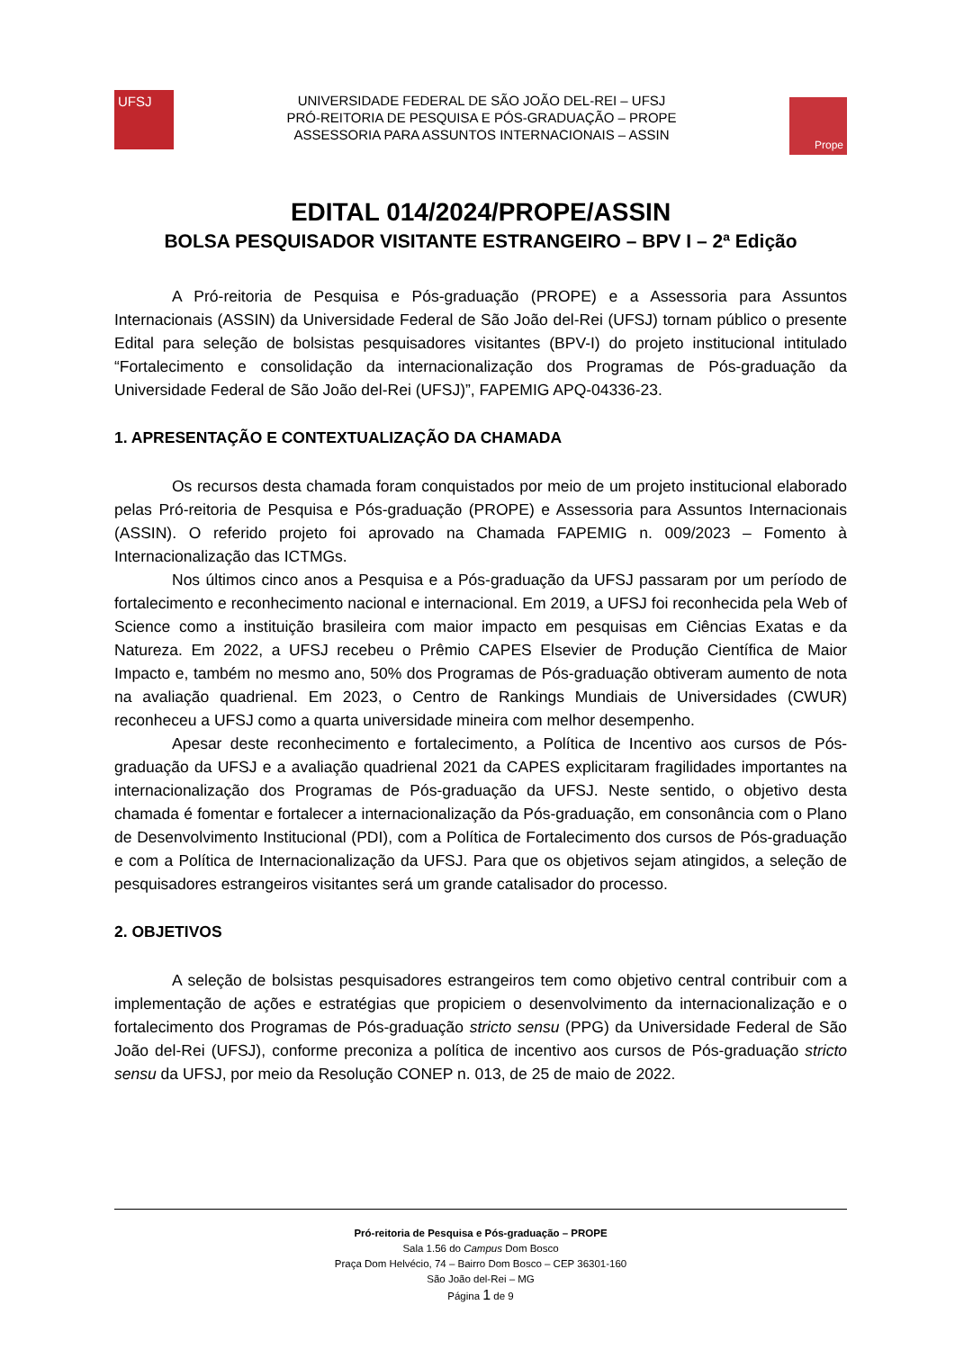UFSJ
UNIVERSIDADE FEDERAL DE SÃO JOÃO DEL-REI – UFSJ
PRÓ-REITORIA DE PESQUISA E PÓS-GRADUAÇÃO – PROPE
ASSESSORIA PARA ASSUNTOS INTERNACIONAIS – ASSIN
Prope
EDITAL 014/2024/PROPE/ASSIN
BOLSA PESQUISADOR VISITANTE ESTRANGEIRO – BPV I – 2ª Edição
A Pró-reitoria de Pesquisa e Pós-graduação (PROPE) e a Assessoria para Assuntos Internacionais (ASSIN) da Universidade Federal de São João del-Rei (UFSJ) tornam público o presente Edital para seleção de bolsistas pesquisadores visitantes (BPV-I) do projeto institucional intitulado “Fortalecimento e consolidação da internacionalização dos Programas de Pós-graduação da Universidade Federal de São João del-Rei (UFSJ)”, FAPEMIG APQ-04336-23.
1. APRESENTAÇÃO E CONTEXTUALIZAÇÃO DA CHAMADA
Os recursos desta chamada foram conquistados por meio de um projeto institucional elaborado pelas Pró-reitoria de Pesquisa e Pós-graduação (PROPE) e Assessoria para Assuntos Internacionais (ASSIN). O referido projeto foi aprovado na Chamada FAPEMIG n. 009/2023 – Fomento à Internacionalização das ICTMGs.
Nos últimos cinco anos a Pesquisa e a Pós-graduação da UFSJ passaram por um período de fortalecimento e reconhecimento nacional e internacional. Em 2019, a UFSJ foi reconhecida pela Web of Science como a instituição brasileira com maior impacto em pesquisas em Ciências Exatas e da Natureza. Em 2022, a UFSJ recebeu o Prêmio CAPES Elsevier de Produção Científica de Maior Impacto e, também no mesmo ano, 50% dos Programas de Pós-graduação obtiveram aumento de nota na avaliação quadrienal. Em 2023, o Centro de Rankings Mundiais de Universidades (CWUR) reconheceu a UFSJ como a quarta universidade mineira com melhor desempenho.
Apesar deste reconhecimento e fortalecimento, a Política de Incentivo aos cursos de Pós-graduação da UFSJ e a avaliação quadrienal 2021 da CAPES explicitaram fragilidades importantes na internacionalização dos Programas de Pós-graduação da UFSJ. Neste sentido, o objetivo desta chamada é fomentar e fortalecer a internacionalização da Pós-graduação, em consonância com o Plano de Desenvolvimento Institucional (PDI), com a Política de Fortalecimento dos cursos de Pós-graduação e com a Política de Internacionalização da UFSJ. Para que os objetivos sejam atingidos, a seleção de pesquisadores estrangeiros visitantes será um grande catalisador do processo.
2. OBJETIVOS
A seleção de bolsistas pesquisadores estrangeiros tem como objetivo central contribuir com a implementação de ações e estratégias que propiciem o desenvolvimento da internacionalização e o fortalecimento dos Programas de Pós-graduação stricto sensu (PPG) da Universidade Federal de São João del-Rei (UFSJ), conforme preconiza a política de incentivo aos cursos de Pós-graduação stricto sensu da UFSJ, por meio da Resolução CONEP n. 013, de 25 de maio de 2022.
Pró-reitoria de Pesquisa e Pós-graduação – PROPE
Sala 1.56 do Campus Dom Bosco
Praça Dom Helvécio, 74 – Bairro Dom Bosco – CEP 36301-160
São João del-Rei – MG
Página 1 de 9